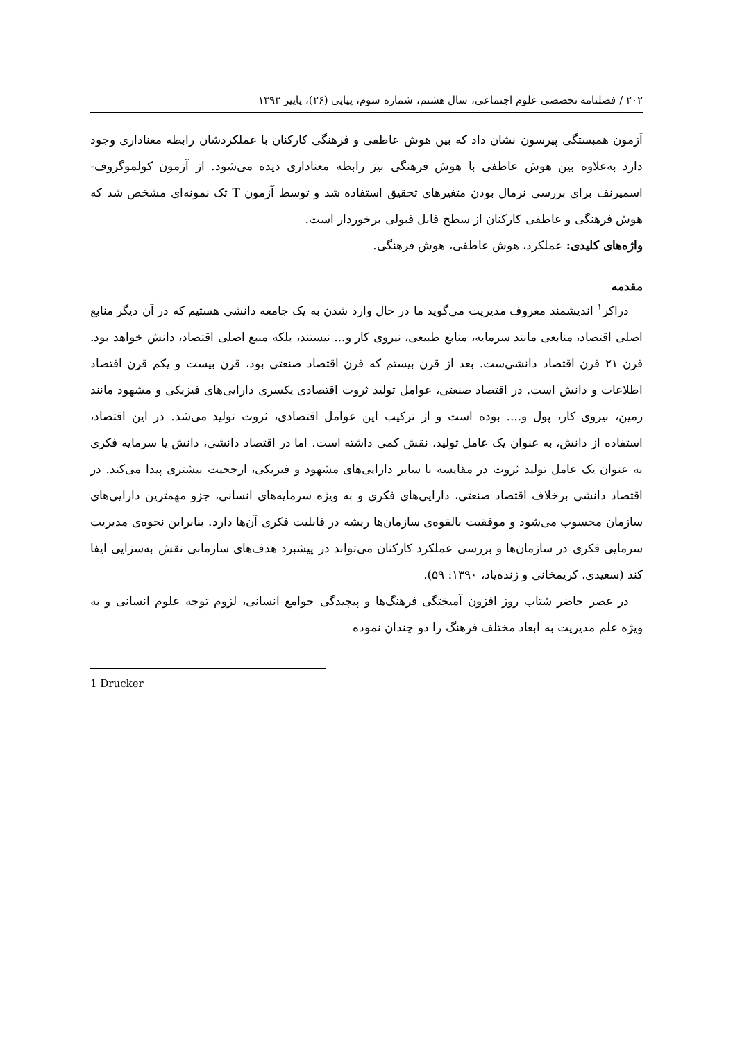۲۰۲ / فصلنامه تخصصی علوم اجتماعی، سال هشتم، شماره سوم، پیاپی (۲۶)، پاییز ۱۳۹۳
آزمون همبستگی پیرسون نشان داد که بین هوش عاطفی و فرهنگی کارکنان با عملکردشان رابطه معناداری وجود دارد به‌علاوه بین هوش عاطفی با هوش فرهنگی نیز رابطه معناداری دیده می‌شود. از آزمون کولموگروف-اسمیرنف برای بررسی نرمال بودن متغیرهای تحقیق استفاده شد و توسط آزمون T تک نمونه‌ای مشخص شد که هوش فرهنگی و عاطفی کارکنان از سطح قابل قبولی برخوردار است.
واژه‌های کلیدی: عملکرد، هوش عاطفی، هوش فرهنگی.
مقدمه
دراکر<sup>۱</sup> اندیشمند معروف مدیریت می‌گوید ما در حال وارد شدن به یک جامعه دانشی هستیم که در آن دیگر منابع اصلی اقتصاد، منابعی مانند سرمایه، منابع طبیعی، نیروی کار و... نیستند، بلکه منبع اصلی اقتصاد، دانش خواهد بود. قرن ۲۱ قرن اقتصاد دانشی‌ست. بعد از قرن بیستم که قرن اقتصاد صنعتی بود، قرن بیست و یکم قرن اقتصاد اطلاعات و دانش است. در اقتصاد صنعتی، عوامل تولید ثروت اقتصادی یکسری دارایی‌های فیزیکی و مشهود مانند زمین، نیروی کار، پول و.... بوده است و از ترکیب این عوامل اقتصادی، ثروت تولید می‌شد. در این اقتصاد، استفاده از دانش، به عنوان یک عامل تولید، نقش کمی داشته است. اما در اقتصاد دانشی، دانش یا سرمایه فکری به عنوان یک عامل تولید ثروت در مقایسه با سایر دارایی‌های مشهود و فیزیکی، ارجحیت بیشتری پیدا می‌کند. در اقتصاد دانشی برخلاف اقتصاد صنعتی، دارایی‌های فکری و به ویژه سرمایه‌های انسانی، جزو مهمترین دارایی‌های سازمان محسوب می‌شود و موفقیت بالقوه‌ی سازمان‌ها ریشه در قابلیت فکری آن‌ها دارد. بنابراین نحوه‌ی مدیریت سرمایی فکری در سازمان‌ها و بررسی عملکرد کارکنان می‌تواند در پیشبرد هدف‌های سازمانی نقش به‌سزایی ایفا کند (سعیدی، کریمخانی و زنده‌یاد، ۱۳۹۰: ۵۹).
در عصر حاضر شتاب روز افزون آمیختگی فرهنگ‌ها و پیچیدگی جوامع انسانی، لزوم توجه علوم انسانی و به ویژه علم مدیریت به ابعاد مختلف فرهنگ را دو چندان نموده
1 Drucker